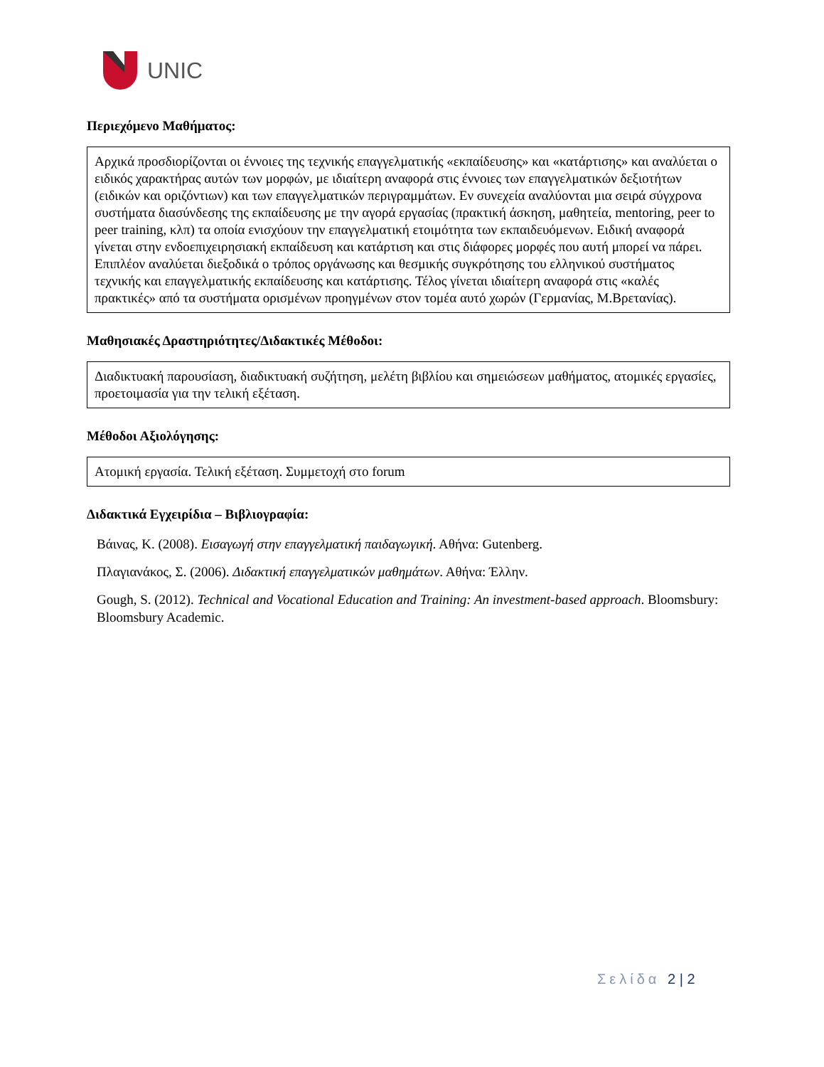UNIC
Περιεχόμενο Μαθήματος:
Αρχικά προσδιορίζονται οι έννοιες της τεχνικής επαγγελματικής «εκπαίδευσης» και «κατάρτισης» και αναλύεται ο ειδικός χαρακτήρας αυτών των μορφών, με ιδιαίτερη αναφορά στις έννοιες των επαγγελματικών δεξιοτήτων (ειδικών και οριζόντιων) και των επαγγελματικών περιγραμμάτων. Εν συνεχεία αναλύονται μια σειρά σύγχρονα συστήματα διασύνδεσης της εκπαίδευσης με την αγορά εργασίας (πρακτική άσκηση, μαθητεία, mentoring, peer to peer training, κλπ) τα οποία ενισχύουν την επαγγελματική ετοιμότητα των εκπαιδευόμενων. Ειδική αναφορά γίνεται στην ενδοεπιχειρησιακή εκπαίδευση και κατάρτιση και στις διάφορες μορφές που αυτή μπορεί να πάρει. Επιπλέον αναλύεται διεξοδικά ο τρόπος οργάνωσης και θεσμικής συγκρότησης του ελληνικού συστήματος τεχνικής και επαγγελματικής εκπαίδευσης και κατάρτισης. Τέλος γίνεται ιδιαίτερη αναφορά στις «καλές πρακτικές» από τα συστήματα ορισμένων προηγμένων στον τομέα αυτό χωρών (Γερμανίας, Μ.Βρετανίας).
Μαθησιακές Δραστηριότητες/Διδακτικές Μέθοδοι:
Διαδικτυακή παρουσίαση, διαδικτυακή συζήτηση, μελέτη βιβλίου και σημειώσεων μαθήματος, ατομικές εργασίες, προετοιμασία για την τελική εξέταση.
Μέθοδοι Αξιολόγησης:
Ατομική εργασία. Τελική εξέταση. Συμμετοχή στο forum
Διδακτικά Εγχειρίδια – Βιβλιογραφία:
Βάινας, Κ. (2008). Εισαγωγή στην επαγγελματική παιδαγωγική. Αθήνα: Gutenberg.
Πλαγιανάκος, Σ. (2006). Διδακτική επαγγελματικών μαθημάτων. Αθήνα: Έλλην.
Gough, S. (2012). Technical and Vocational Education and Training: An investment-based approach. Bloomsbury: Bloomsbury Academic.
Σελίδα 2 | 2